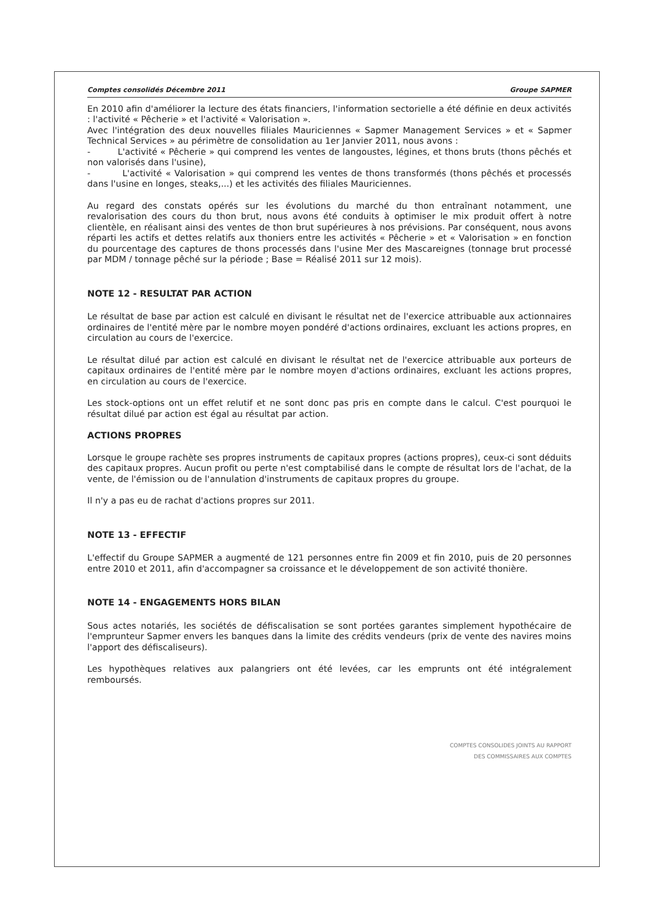Comptes consolidés Décembre 2011 Groupe SAPMER
En 2010 afin d'améliorer la lecture des états financiers, l'information sectorielle a été définie en deux activités : l'activité « Pêcherie » et l'activité « Valorisation ».
Avec l'intégration des deux nouvelles filiales Mauriciennes « Sapmer Management Services » et « Sapmer Technical Services » au périmètre de consolidation au 1er Janvier 2011, nous avons :
- L'activité « Pêcherie » qui comprend les ventes de langoustes, légines, et thons bruts (thons pêchés et non valorisés dans l'usine),
- L'activité « Valorisation » qui comprend les ventes de thons transformés (thons pêchés et processés dans l'usine en longes, steaks,...) et les activités des filiales Mauriciennes.
Au regard des constats opérés sur les évolutions du marché du thon entraînant notamment, une revalorisation des cours du thon brut, nous avons été conduits à optimiser le mix produit offert à notre clientèle, en réalisant ainsi des ventes de thon brut supérieures à nos prévisions. Par conséquent, nous avons réparti les actifs et dettes relatifs aux thoniers entre les activités « Pêcherie » et « Valorisation » en fonction du pourcentage des captures de thons processés dans l'usine Mer des Mascareignes (tonnage brut processé par MDM / tonnage pêché sur la période ; Base = Réalisé 2011 sur 12 mois).
NOTE 12 - RESULTAT PAR ACTION
Le résultat de base par action est calculé en divisant le résultat net de l'exercice attribuable aux actionnaires ordinaires de l'entité mère par le nombre moyen pondéré d'actions ordinaires, excluant les actions propres, en circulation au cours de l'exercice.
Le résultat dilué par action est calculé en divisant le résultat net de l'exercice attribuable aux porteurs de capitaux ordinaires de l'entité mère par le nombre moyen d'actions ordinaires, excluant les actions propres, en circulation au cours de l'exercice.
Les stock-options ont un effet relutif et ne sont donc pas pris en compte dans le calcul. C'est pourquoi le résultat dilué par action est égal au résultat par action.
ACTIONS PROPRES
Lorsque le groupe rachète ses propres instruments de capitaux propres (actions propres), ceux-ci sont déduits des capitaux propres. Aucun profit ou perte n'est comptabilisé dans le compte de résultat lors de l'achat, de la vente, de l'émission ou de l'annulation d'instruments de capitaux propres du groupe.
Il n'y a pas eu de rachat d'actions propres sur 2011.
NOTE 13 - EFFECTIF
L'effectif du Groupe SAPMER a augmenté de 121 personnes entre fin 2009 et fin 2010, puis de 20 personnes entre 2010 et 2011, afin d'accompagner sa croissance et le développement de son activité thonière.
NOTE 14 - ENGAGEMENTS HORS BILAN
Sous actes notariés, les sociétés de défiscalisation se sont portées garantes simplement hypothécaire de l'emprunteur Sapmer envers les banques dans la limite des crédits vendeurs (prix de vente des navires moins l'apport des défiscaliseurs).
Les hypothèques relatives aux palangriers ont été levées, car les emprunts ont été intégralement remboursés.
COMPTES CONSOLIDES JOINTS AU RAPPORT
DES COMMISSAIRES AUX COMPTES